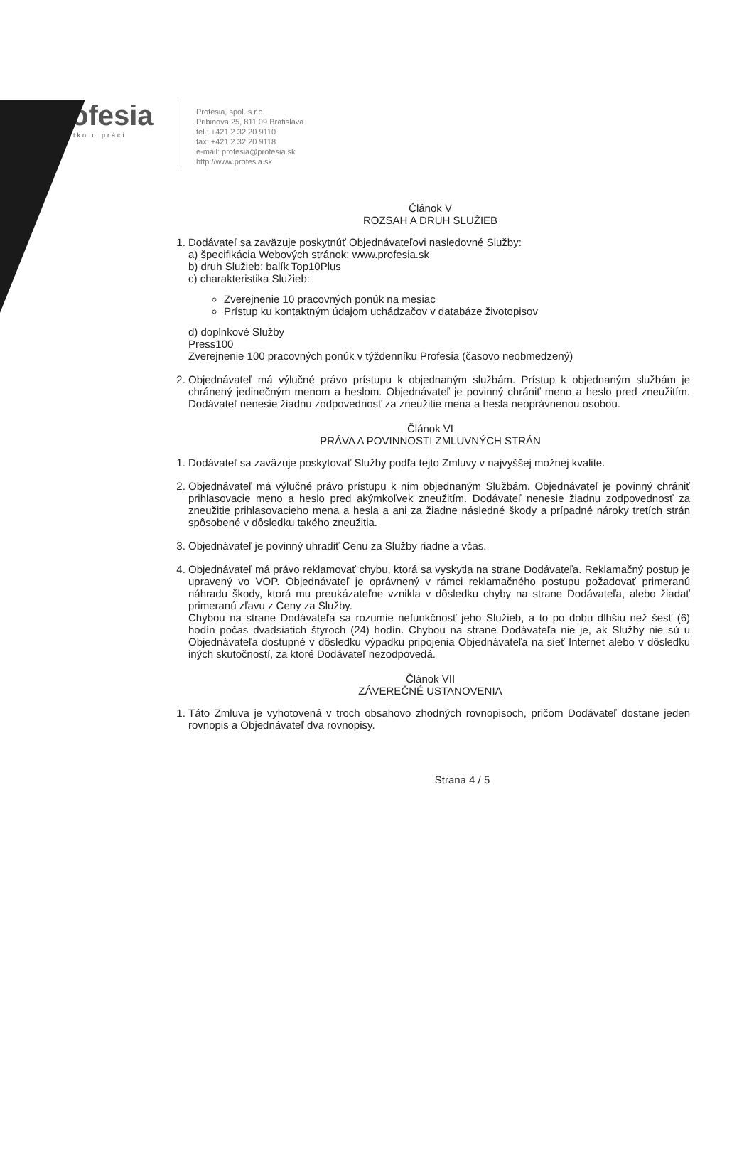profesia
všetko o práci
Profesia, spol. s r.o.
Pribinova 25, 811 09 Bratislava
tel.: +421 2 32 20 9110
fax: +421 2 32 20 9118
e-mail: profesia@profesia.sk
http://www.profesia.sk
Článok V
ROZSAH A DRUH SLUŽIEB
1. Dodávateľ sa zaväzuje poskytnúť Objednávateľovi nasledovné Služby:
a) špecifikácia Webových stránok: www.profesia.sk
b) druh Služieb: balík Top10Plus
c) charakteristika Služieb:
Zverejnenie 10 pracovných ponúk na mesiac
Prístup ku kontaktným údajom uchádzačov v databáze životopisov
d) doplnkové Služby
Press100
Zverejnenie 100 pracovných ponúk v týždenníku Profesia (časovo neobmedzený)
2. Objednávateľ má výlučné právo prístupu k objednaným službám. Prístup k objednaným službám je chránený jedinečným menom a heslom. Objednávateľ je povinný chrániť meno a heslo pred zneužitím. Dodávateľ nenesie žiadnu zodpovednosť za zneužitie mena a hesla neoprávnenou osobou.
Článok VI
PRÁVA A POVINNOSTI ZMLUVNÝCH STRÁN
1. Dodávateľ sa zaväzuje poskytovať Služby podľa tejto Zmluvy v najvyššej možnej kvalite.
2. Objednávateľ má výlučné právo prístupu k ním objednaným Službám. Objednávateľ je povinný chrániť prihlasovacie meno a heslo pred akýmkoľvek zneužitím. Dodávateľ nenesie žiadnu zodpovednosť za zneužitie prihlasovacieho mena a hesla a ani za žiadne následné škody a prípadné nároky tretích strán spôsobené v dôsledku takého zneužitia.
3. Objednávateľ je povinný uhradiť Cenu za Služby riadne a včas.
4. Objednávateľ má právo reklamovať chybu, ktorá sa vyskytla na strane Dodávateľa. Reklamačný postup je upravený vo VOP. Objednávateľ je oprávnený v rámci reklamačného postupu požadovať primeranú náhradu škody, ktorá mu preukázateľne vznikla v dôsledku chyby na strane Dodávateľa, alebo žiadať primeranú zľavu z Ceny za Služby.
Chybou na strane Dodávateľa sa rozumie nefunkčnosť jeho Služieb, a to po dobu dlhšiu než šesť (6) hodín počas dvadsiatich štyroch (24) hodín. Chybou na strane Dodávateľa nie je, ak Služby nie sú u Objednávateľa dostupné v dôsledku výpadku pripojenia Objednávateľa na sieť Internet alebo v dôsledku iných skutočností, za ktoré Dodávateľ nezodpovedá.
Článok VII
ZÁVEREČNÉ USTANOVENIA
1. Táto Zmluva je vyhotovená v troch obsahovo zhodných rovnopisoch, pričom Dodávateľ dostane jeden rovnopis a Objednávateľ dva rovnopisy.
Strana 4 / 5